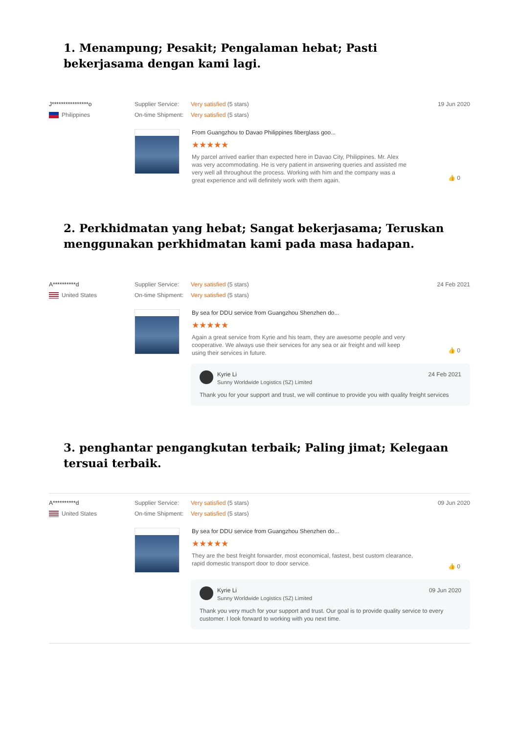1. Menampung; Pesakit; Pengalaman hebat; Pasti bekerjasama dengan kami lagi.
J****************o
Philippines
Supplier Service: Very satisfied (5 stars)
On-time Shipment: Very satisfied (5 stars)
19 Jun 2020
From Guangzhou to Davao Philippines fiberglass goo...
★★★★★
My parcel arrived earlier than expected here in Davao City, Philippines. Mr. Alex was very accommodating. He is very patient in answering queries and assisted me very well all throughout the process. Working with him and the company was a great experience and will definitely work with them again.
👍 0
2. Perkhidmatan yang hebat; Sangat bekerjasama; Teruskan menggunakan perkhidmatan kami pada masa hadapan.
A**********d
United States
Supplier Service: Very satisfied (5 stars)
On-time Shipment: Very satisfied (5 stars)
24 Feb 2021
By sea for DDU service from Guangzhou Shenzhen do...
★★★★★
Again a great service from Kyrie and his team, they are awesome people and very cooperative. We always use their services for any sea or air freight and will keep using their services in future.
👍 0
Kyrie Li
Sunny Worldwide Logistics (SZ) Limited
24 Feb 2021
Thank you for your support and trust, we will continue to provide you with quality freight services
3. penghantar pengangkutan terbaik; Paling jimat; Kelegaan tersuai terbaik.
A**********d
United States
Supplier Service: Very satisfied (5 stars)
On-time Shipment: Very satisfied (5 stars)
09 Jun 2020
By sea for DDU service from Guangzhou Shenzhen do...
★★★★★
They are the best freight forwarder, most economical, fastest, best custom clearance, rapid domestic transport door to door service.
👍 0
Kyrie Li
Sunny Worldwide Logistics (SZ) Limited
09 Jun 2020
Thank you very much for your support and trust. Our goal is to provide quality service to every customer. I look forward to working with you next time.